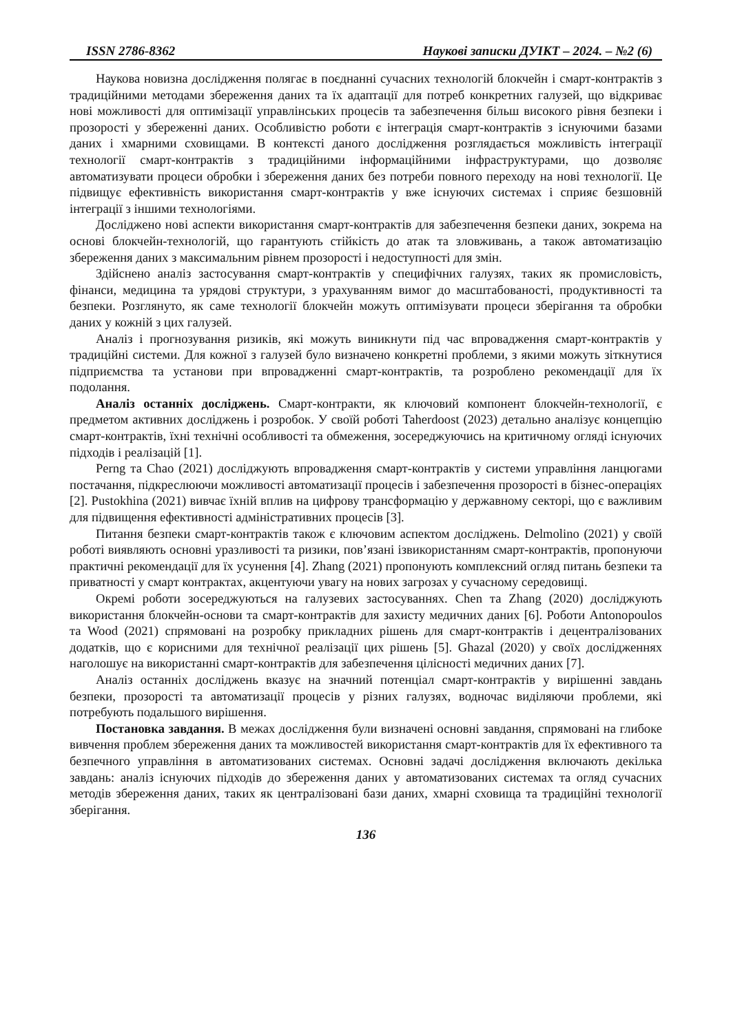ISSN 2786-8362 Наукові записки ДУІКТ – 2024. – №2 (6)
Наукова новизна дослідження полягає в поєднанні сучасних технологій блокчейн і смарт-контрактів з традиційними методами збереження даних та їх адаптації для потреб конкретних галузей, що відкриває нові можливості для оптимізації управлінських процесів та забезпечення більш високого рівня безпеки і прозорості у збереженні даних. Особливістю роботи є інтеграція смарт-контрактів з існуючими базами даних і хмарними сховищами. В контексті даного дослідження розглядається можливість інтеграції технології смарт-контрактів з традиційними інформаційними інфраструктурами, що дозволяє автоматизувати процеси обробки і збереження даних без потреби повного переходу на нові технології. Це підвищує ефективність використання смарт-контрактів у вже існуючих системах і сприяє безшовній інтеграції з іншими технологіями.
Досліджено нові аспекти використання смарт-контрактів для забезпечення безпеки даних, зокрема на основі блокчейн-технологій, що гарантують стійкість до атак та зловживань, а також автоматизацію збереження даних з максимальним рівнем прозорості і недоступності для змін.
Здійснено аналіз застосування смарт-контрактів у специфічних галузях, таких як промисловість, фінанси, медицина та урядові структури, з урахуванням вимог до масштабованості, продуктивності та безпеки. Розглянуто, як саме технології блокчейн можуть оптимізувати процеси зберігання та обробки даних у кожній з цих галузей.
Аналіз і прогнозування ризиків, які можуть виникнути під час впровадження смарт-контрактів у традиційні системи. Для кожної з галузей було визначено конкретні проблеми, з якими можуть зіткнутися підприємства та установи при впровадженні смарт-контрактів, та розроблено рекомендації для їх подолання.
Аналіз останніх досліджень. Смарт-контракти, як ключовий компонент блокчейн-технології, є предметом активних досліджень і розробок. У своїй роботі Taherdoost (2023) детально аналізує концепцію смарт-контрактів, їхні технічні особливості та обмеження, зосереджуючись на критичному огляді існуючих підходів і реалізацій [1].
Perng та Chao (2021) досліджують впровадження смарт-контрактів у системи управління ланцюгами постачання, підкреслюючи можливості автоматизації процесів і забезпечення прозорості в бізнес-операціях [2]. Pustokhina (2021) вивчає їхній вплив на цифрову трансформацію у державному секторі, що є важливим для підвищення ефективності адміністративних процесів [3].
Питання безпеки смарт-контрактів також є ключовим аспектом досліджень. Delmolino (2021) у своїй роботі виявляють основні уразливості та ризики, пов’язані ізвикористанням смарт-контрактів, пропонуючи практичні рекомендації для їх усунення [4]. Zhang (2021) пропонують комплексний огляд питань безпеки та приватності у смарт контрактах, акцентуючи увагу на нових загрозах у сучасному середовищі.
Окремі роботи зосереджуються на галузевих застосуваннях. Chen та Zhang (2020) досліджують використання блокчейн-основи та смарт-контрактів для захисту медичних даних [6]. Роботи Antonopoulos та Wood (2021) спрямовані на розробку прикладних рішень для смарт-контрактів і децентралізованих додатків, що є корисними для технічної реалізації цих рішень [5]. Ghazal (2020) у своїх дослідженнях наголошує на використанні смарт-контрактів для забезпечення цілісності медичних даних [7].
Аналіз останніх досліджень вказує на значний потенціал смарт-контрактів у вирішенні завдань безпеки, прозорості та автоматизації процесів у різних галузях, водночас виділяючи проблеми, які потребують подальшого вирішення.
Постановка завдання. В межах дослідження були визначені основні завдання, спрямовані на глибоке вивчення проблем збереження даних та можливостей використання смарт-контрактів для їх ефективного та безпечного управління в автоматизованих системах. Основні задачі дослідження включають декілька завдань: аналіз існуючих підходів до збереження даних у автоматизованих системах та огляд сучасних методів збереження даних, таких як централізовані бази даних, хмарні сховища та традиційні технології зберігання.
136